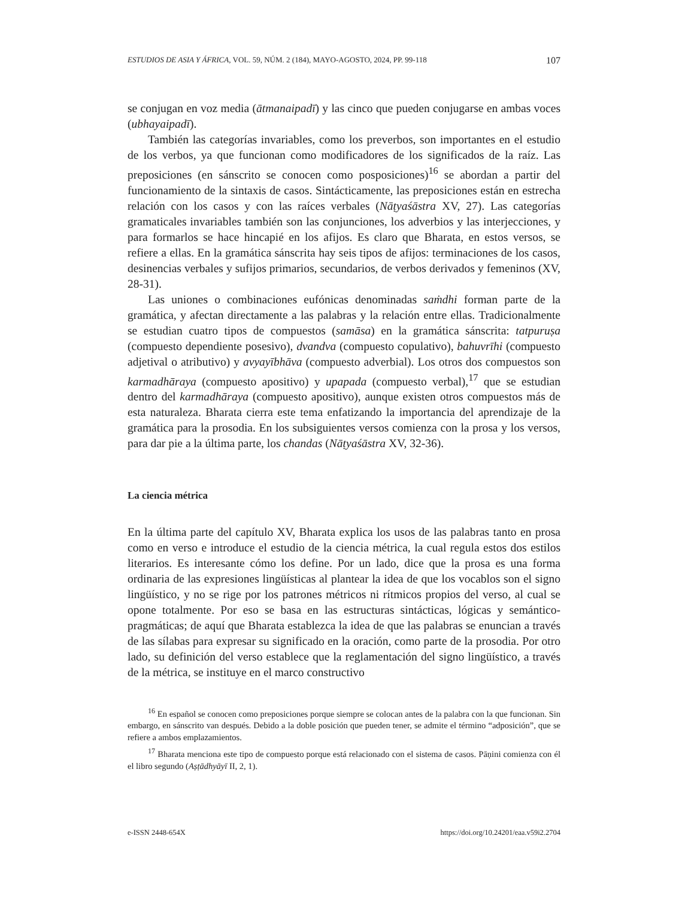ESTUDIOS DE ASIA Y ÁFRICA, VOL. 59, NÚM. 2 (184), MAYO-AGOSTO, 2024, PP. 99-118 107
se conjugan en voz media (ātmanaipadī) y las cinco que pueden conjugarse en ambas voces (ubhayaipadī).
También las categorías invariables, como los preverbos, son importantes en el estudio de los verbos, ya que funcionan como modificadores de los significados de la raíz. Las preposiciones (en sánscrito se conocen como posposiciones)<sup>16</sup> se abordan a partir del funcionamiento de la sintaxis de casos. Sintácticamente, las preposiciones están en estrecha relación con los casos y con las raíces verbales (Nāṭyaśāstra XV, 27). Las categorías gramaticales invariables también son las conjunciones, los adverbios y las interjecciones, y para formarlos se hace hincapié en los afijos. Es claro que Bharata, en estos versos, se refiere a ellas. En la gramática sánscrita hay seis tipos de afijos: terminaciones de los casos, desinencias verbales y sufijos primarios, secundarios, de verbos derivados y femeninos (XV, 28-31).
Las uniones o combinaciones eufónicas denominadas saṁdhi forman parte de la gramática, y afectan directamente a las palabras y la relación entre ellas. Tradicionalmente se estudian cuatro tipos de compuestos (samāsa) en la gramática sánscrita: tatpuruṣa (compuesto dependiente posesivo), dvandva (compuesto copulativo), bahuvrīhi (compuesto adjetival o atributivo) y avyayībhāva (compuesto adverbial). Los otros dos compuestos son karmadhāraya (compuesto apositivo) y upapada (compuesto verbal),<sup>17</sup> que se estudian dentro del karmadhāraya (compuesto apositivo), aunque existen otros compuestos más de esta naturaleza. Bharata cierra este tema enfatizando la importancia del aprendizaje de la gramática para la prosodia. En los subsiguientes versos comienza con la prosa y los versos, para dar pie a la última parte, los chandas (Nāṭyaśāstra XV, 32-36).
La ciencia métrica
En la última parte del capítulo XV, Bharata explica los usos de las palabras tanto en prosa como en verso e introduce el estudio de la ciencia métrica, la cual regula estos dos estilos literarios. Es interesante cómo los define. Por un lado, dice que la prosa es una forma ordinaria de las expresiones lingüísticas al plantear la idea de que los vocablos son el signo lingüístico, y no se rige por los patrones métricos ni rítmicos propios del verso, al cual se opone totalmente. Por eso se basa en las estructuras sintácticas, lógicas y semántico-pragmáticas; de aquí que Bharata establezca la idea de que las palabras se enuncian a través de las sílabas para expresar su significado en la oración, como parte de la prosodia. Por otro lado, su definición del verso establece que la reglamentación del signo lingüístico, a través de la métrica, se instituye en el marco constructivo
<sup>16</sup> En español se conocen como preposiciones porque siempre se colocan antes de la palabra con la que funcionan. Sin embargo, en sánscrito van después. Debido a la doble posición que pueden tener, se admite el término “adposición”, que se refiere a ambos emplazamientos.
<sup>17</sup> Bharata menciona este tipo de compuesto porque está relacionado con el sistema de casos. Pāṇini comienza con él el libro segundo (Aṣṭādhyāyī II, 2, 1).
e-ISSN 2448-654X https://doi.org/10.24201/eaa.v59i2.2704